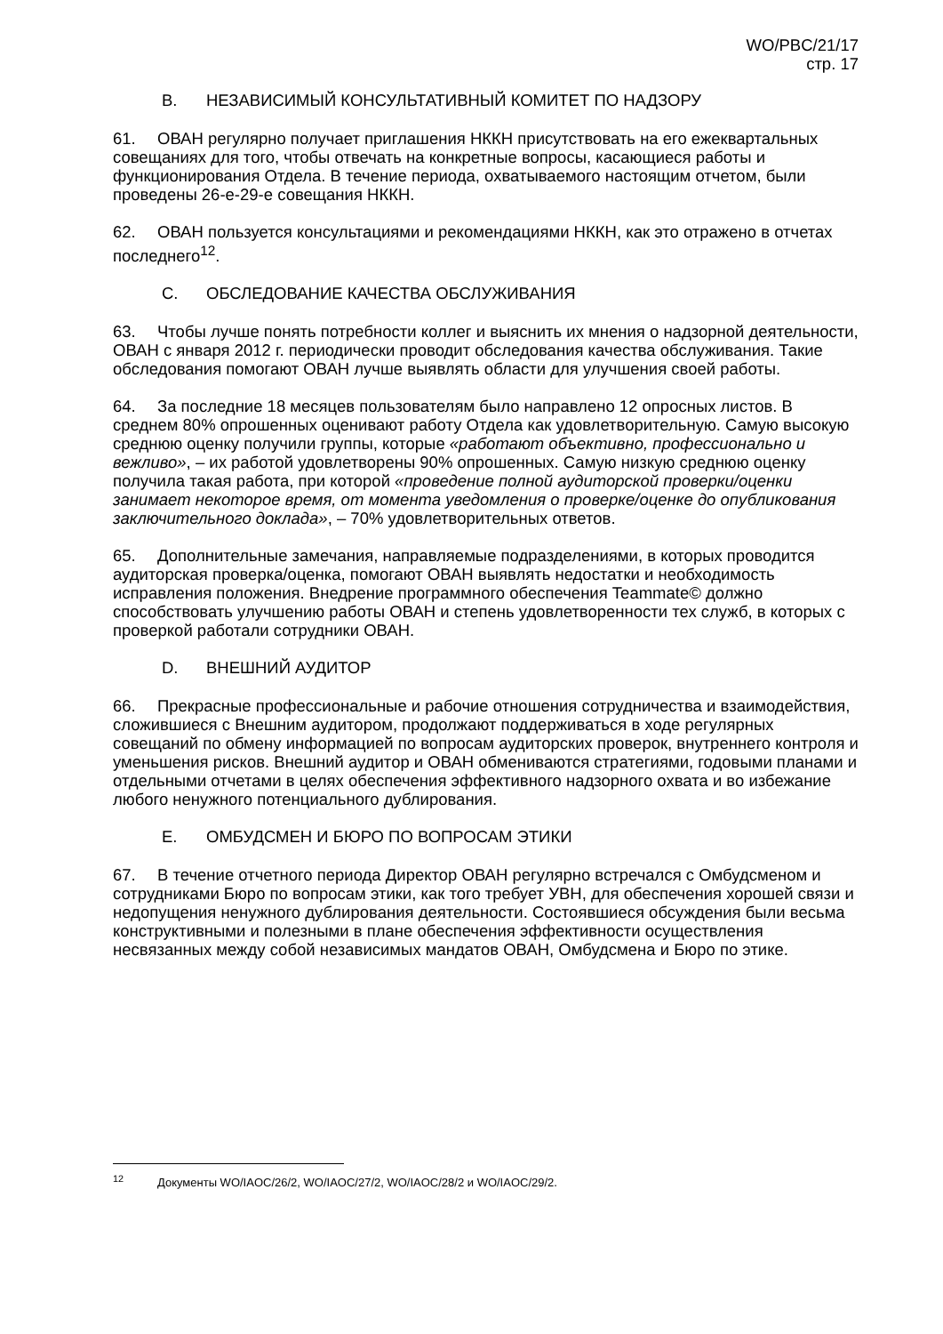WO/PBC/21/17
стр. 17
B. НЕЗАВИСИМЫЙ КОНСУЛЬТАТИВНЫЙ КОМИТЕТ ПО НАДЗОРУ
61. ОВАН регулярно получает приглашения НККН присутствовать на его ежеквартальных совещаниях для того, чтобы отвечать на конкретные вопросы, касающиеся работы и функционирования Отдела. В течение периода, охватываемого настоящим отчетом, были проведены 26-е-29-е совещания НККН.
62. ОВАН пользуется консультациями и рекомендациями НККН, как это отражено в отчетах последнего<sup>12</sup>.
C. ОБСЛЕДОВАНИЕ КАЧЕСТВА ОБСЛУЖИВАНИЯ
63. Чтобы лучше понять потребности коллег и выяснить их мнения о надзорной деятельности, ОВАН с января 2012 г. периодически проводит обследования качества обслуживания. Такие обследования помогают ОВАН лучше выявлять области для улучшения своей работы.
64. За последние 18 месяцев пользователям было направлено 12 опросных листов. В среднем 80% опрошенных оценивают работу Отдела как удовлетворительную. Самую высокую среднюю оценку получили группы, которые «работают объективно, профессионально и вежливо», – их работой удовлетворены 90% опрошенных. Самую низкую среднюю оценку получила такая работа, при которой «проведение полной аудиторской проверки/оценки занимает некоторое время, от момента уведомления о проверке/оценке до опубликования заключительного доклада», – 70% удовлетворительных ответов.
65. Дополнительные замечания, направляемые подразделениями, в которых проводится аудиторская проверка/оценка, помогают ОВАН выявлять недостатки и необходимость исправления положения. Внедрение программного обеспечения Teammate© должно способствовать улучшению работы ОВАН и степень удовлетворенности тех служб, в которых с проверкой работали сотрудники ОВАН.
D. ВНЕШНИЙ АУДИТОР
66. Прекрасные профессиональные и рабочие отношения сотрудничества и взаимодействия, сложившиеся с Внешним аудитором, продолжают поддерживаться в ходе регулярных совещаний по обмену информацией по вопросам аудиторских проверок, внутреннего контроля и уменьшения рисков. Внешний аудитор и ОВАН обмениваются стратегиями, годовыми планами и отдельными отчетами в целях обеспечения эффективного надзорного охвата и во избежание любого ненужного потенциального дублирования.
E. ОМБУДСМЕН И БЮРО ПО ВОПРОСАМ ЭТИКИ
67. В течение отчетного периода Директор ОВАН регулярно встречался с Омбудсменом и сотрудниками Бюро по вопросам этики, как того требует УВН, для обеспечения хорошей связи и недопущения ненужного дублирования деятельности. Состоявшиеся обсуждения были весьма конструктивными и полезными в плане обеспечения эффективности осуществления несвязанных между собой независимых мандатов ОВАН, Омбудсмена и Бюро по этике.
<sup>12</sup> Документы WO/IAOC/26/2, WO/IAOC/27/2, WO/IAOC/28/2 и WO/IAOC/29/2.